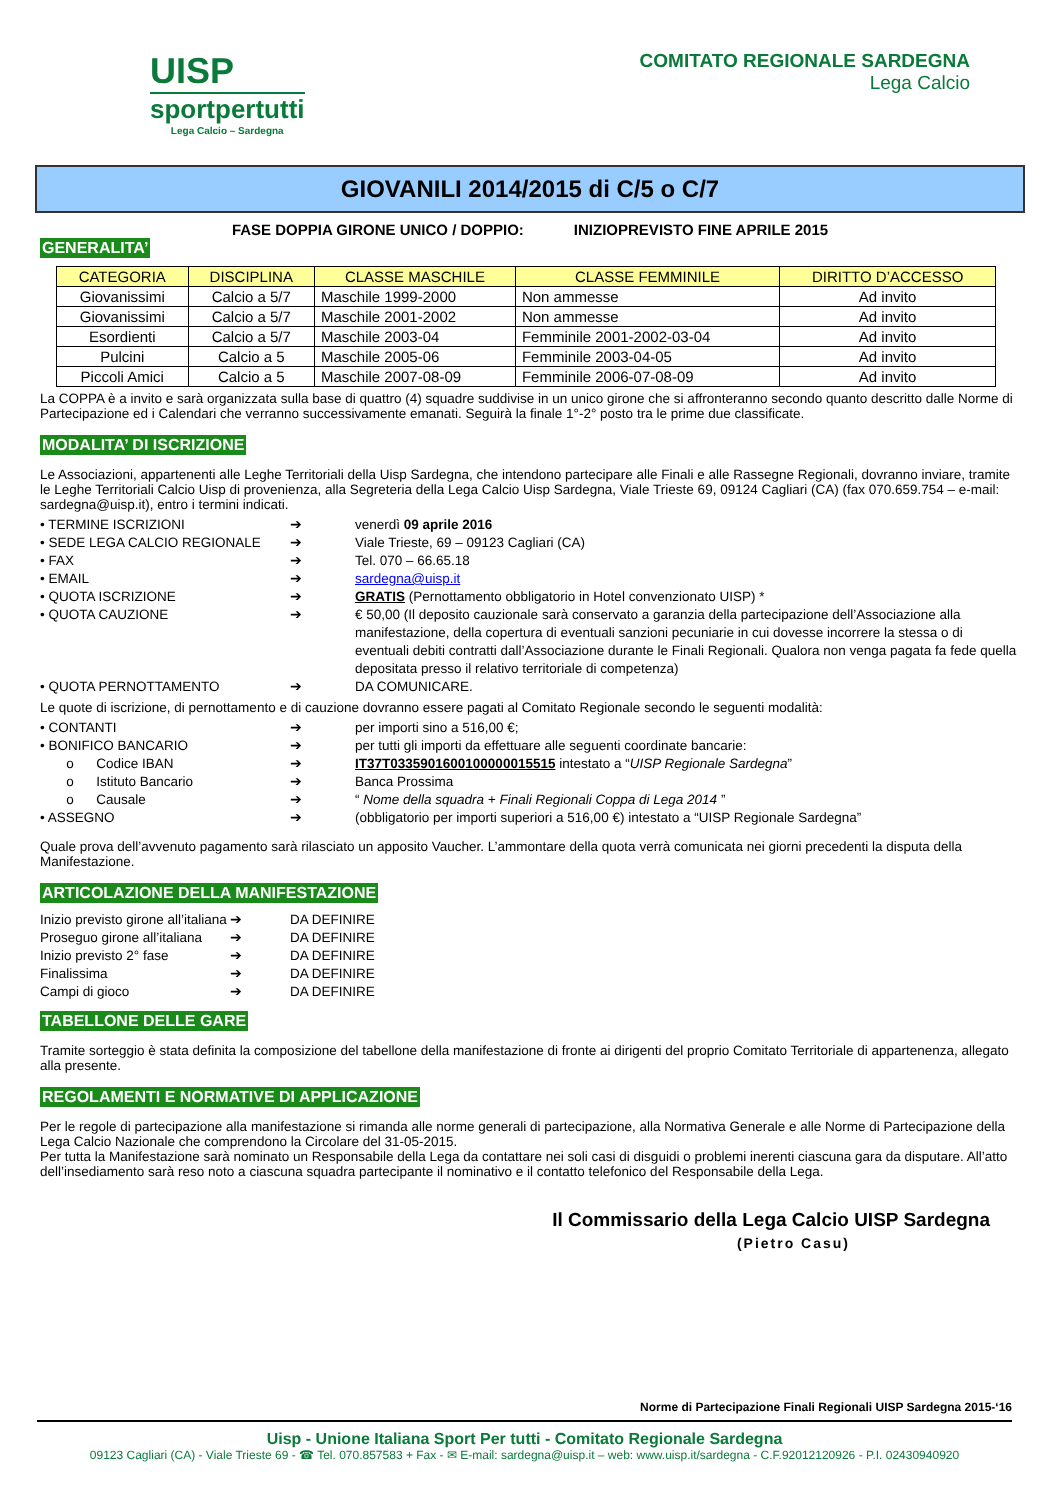UISP
sportpertutti
Lega Calcio – Sardegna
COMITATO REGIONALE SARDEGNA
Lega Calcio
GIOVANILI 2014/2015 di C/5 o C/7
FASE DOPPIA GIRONE UNICO / DOPPIO: INIZIOPREVISTO FINE APRILE 2015
GENERALITA’
| CATEGORIA | DISCIPLINA | CLASSE MASCHILE | CLASSE FEMMINILE | DIRITTO D’ACCESSO |
| --- | --- | --- | --- | --- |
| Giovanissimi | Calcio a 5/7 | Maschile 1999-2000 | Non ammesse | Ad invito |
| Giovanissimi | Calcio a 5/7 | Maschile 2001-2002 | Non ammesse | Ad invito |
| Esordienti | Calcio a 5/7 | Maschile 2003-04 | Femminile 2001-2002-03-04 | Ad invito |
| Pulcini | Calcio a 5 | Maschile 2005-06 | Femminile 2003-04-05 | Ad invito |
| Piccoli Amici | Calcio a 5 | Maschile 2007-08-09 | Femminile 2006-07-08-09 | Ad invito |
La COPPA è a invito e sarà organizzata sulla base di quattro (4) squadre suddivise in un unico girone che si affronteranno secondo quanto descritto dalle Norme di Partecipazione ed i Calendari che verranno successivamente emanati. Seguirà la finale 1°-2° posto tra le prime due classificate.
MODALITA’ DI ISCRIZIONE
Le Associazioni, appartenenti alle Leghe Territoriali della Uisp Sardegna, che intendono partecipare alle Finali e alle Rassegne Regionali, dovranno inviare, tramite le Leghe Territoriali Calcio Uisp di provenienza, alla Segreteria della Lega Calcio Uisp Sardegna, Viale Trieste 69, 09124 Cagliari (CA) (fax 070.659.754 – e-mail: sardegna@uisp.it), entro i termini indicati.
• TERMINE ISCRIZIONI ➔ venerdì 09 aprile 2016
• SEDE LEGA CALCIO REGIONALE ➔ Viale Trieste, 69 – 09123 Cagliari (CA)
• FAX ➔ Tel. 070 – 66.65.18
• EMAIL ➔ sardegna@uisp.it
• QUOTA ISCRIZIONE ➔ GRATIS (Pernottamento obbligatorio in Hotel convenzionato UISP) *
• QUOTA CAUZIONE ➔ € 50,00 (Il deposito cauzionale sarà conservato a garanzia della partecipazione dell’Associazione alla manifestazione, della copertura di eventuali sanzioni pecuniarie in cui dovesse incorrere la stessa o di eventuali debiti contratti dall’Associazione durante le Finali Regionali. Qualora non venga pagata fa fede quella depositata presso il relativo territoriale di competenza)
• QUOTA PERNOTTAMENTO ➔ DA COMUNICARE.
Le quote di iscrizione, di pernottamento e di cauzione dovranno essere pagati al Comitato Regionale secondo le seguenti modalità:
• CONTANTI ➔ per importi sino a 516,00 €;
• BONIFICO BANCARIO ➔ per tutti gli importi da effettuare alle seguenti coordinate bancarie:
o Codice IBAN ➔ IT37T0335901600100000015515 intestato a “UISP Regionale Sardegna”
o Istituto Bancario ➔ Banca Prossima
o Causale ➔ “ Nome della squadra + Finali Regionali Coppa di Lega 2014 ”
• ASSEGNO ➔ (obbligatorio per importi superiori a 516,00 €) intestato a “UISP Regionale Sardegna”
Quale prova dell’avvenuto pagamento sarà rilasciato un apposito Vaucher. L’ammontare della quota verrà comunicata nei giorni precedenti la disputa della Manifestazione.
ARTICOLAZIONE DELLA MANIFESTAZIONE
Inizio previsto girone all’italiana ➔ DA DEFINIRE
Proseguo girone all’italiana ➔ DA DEFINIRE
Inizio previsto 2° fase ➔ DA DEFINIRE
Finalissima ➔ DA DEFINIRE
Campi di gioco ➔ DA DEFINIRE
TABELLONE DELLE GARE
Tramite sorteggio è stata definita la composizione del tabellone della manifestazione di fronte ai dirigenti del proprio Comitato Territoriale di appartenenza, allegato alla presente.
REGOLAMENTI E NORMATIVE DI APPLICAZIONE
Per le regole di partecipazione alla manifestazione si rimanda alle norme generali di partecipazione, alla Normativa Generale e alle Norme di Partecipazione della Lega Calcio Nazionale che comprendono la Circolare del 31-05-2015.
Per tutta la Manifestazione sarà nominato un Responsabile della Lega da contattare nei soli casi di disguidi o problemi inerenti ciascuna gara da disputare. All’atto dell’insediamento sarà reso noto a ciascuna squadra partecipante il nominativo e il contatto telefonico del Responsabile della Lega.
Il Commissario della Lega Calcio UISP Sardegna
(Pietro Casu)
Norme di Partecipazione Finali Regionali UISP Sardegna 2015-‘16
Uisp - Unione Italiana Sport Per tutti - Comitato Regionale Sardegna
09123 Cagliari (CA) - Viale Trieste 69 - ☎ Tel. 070.857583 + Fax - ✉ E-mail: sardegna@uisp.it – web: www.uisp.it/sardegna - C.F.92012120926 - P.I. 02430940920